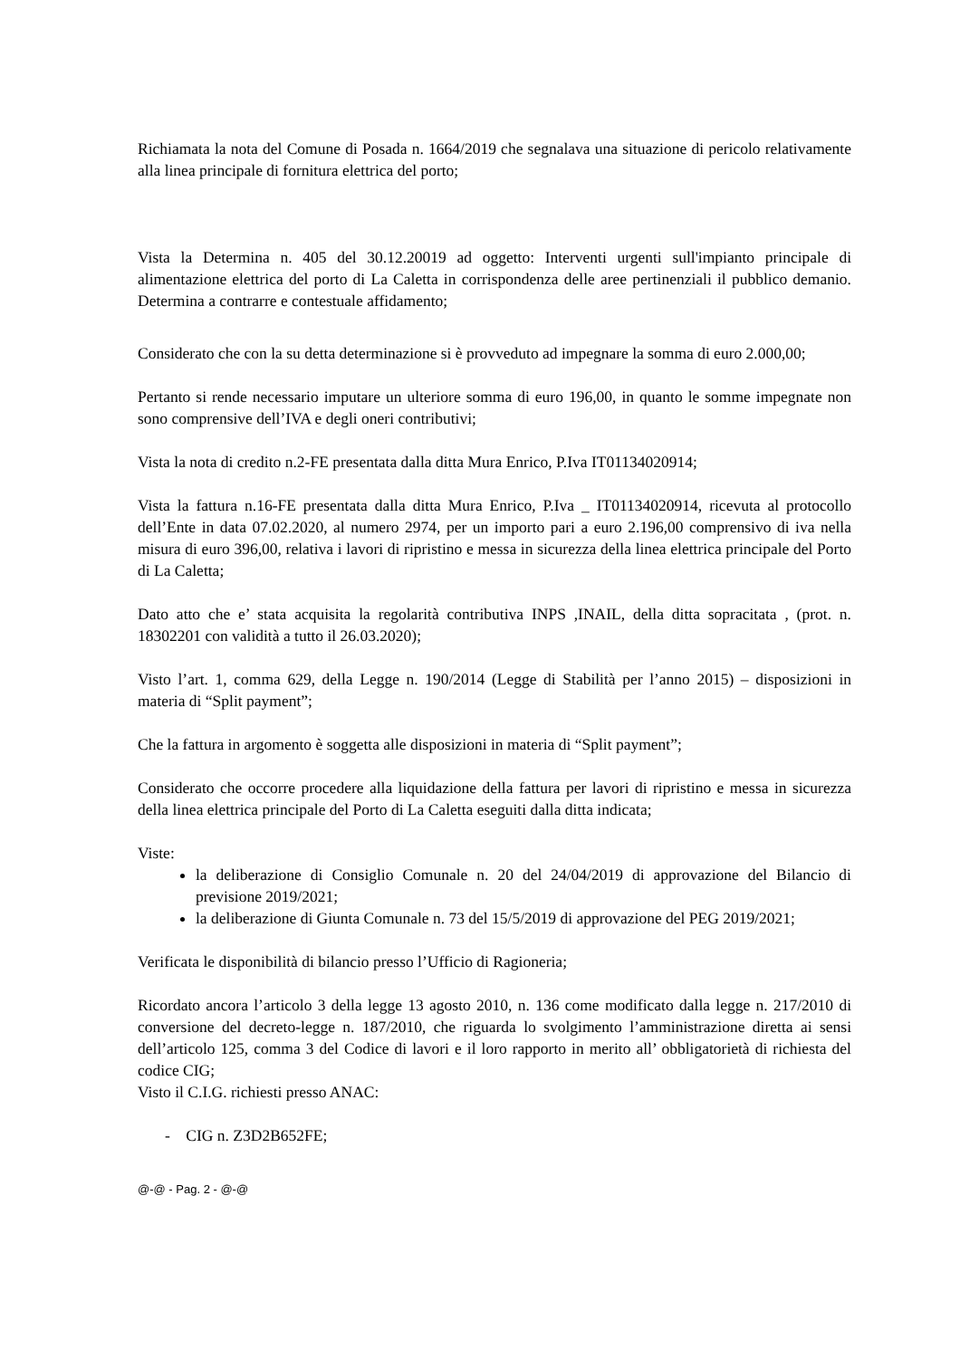Richiamata la nota del Comune di Posada n. 1664/2019 che segnalava una situazione di pericolo relativamente alla linea principale di fornitura elettrica del porto;
Vista la Determina n. 405 del 30.12.20019 ad oggetto: Interventi urgenti sull'impianto principale di alimentazione elettrica del porto di La Caletta in corrispondenza delle aree pertinenziali il pubblico demanio. Determina a contrarre e contestuale affidamento;
Considerato che con la su detta determinazione si è provveduto ad impegnare la somma di euro 2.000,00;
Pertanto si rende necessario imputare un ulteriore somma di euro 196,00, in quanto le somme impegnate non sono comprensive dell’IVA e degli oneri contributivi;
Vista la nota di credito n.2-FE presentata dalla ditta Mura Enrico, P.Iva IT01134020914;
Vista la fattura n.16-FE presentata dalla ditta Mura Enrico, P.Iva _ IT01134020914, ricevuta al protocollo dell’Ente in data 07.02.2020, al numero 2974, per un importo pari a euro 2.196,00 comprensivo di iva nella misura di euro 396,00, relativa i lavori di ripristino e messa in sicurezza della linea elettrica principale del Porto di La Caletta;
Dato atto che e’ stata acquisita la regolarità contributiva INPS ,INAIL, della ditta sopracitata , (prot. n. 18302201 con validità a tutto il 26.03.2020);
Visto l’art. 1, comma 629, della Legge n. 190/2014 (Legge di Stabilità per l’anno 2015) – disposizioni in materia di “Split payment”;
Che la fattura in argomento è soggetta alle disposizioni in materia di “Split payment”;
Considerato che occorre procedere alla liquidazione della fattura per lavori di ripristino e messa in sicurezza della linea elettrica principale del Porto di La Caletta eseguiti dalla ditta indicata;
Viste:
la deliberazione di Consiglio Comunale n. 20 del 24/04/2019 di approvazione del Bilancio di previsione 2019/2021;
la deliberazione di Giunta Comunale n. 73 del 15/5/2019 di approvazione del PEG 2019/2021;
Verificata le disponibilità di bilancio presso l’Ufficio di Ragioneria;
Ricordato ancora l’articolo 3 della legge 13 agosto 2010, n. 136 come modificato dalla legge n. 217/2010 di conversione del decreto-legge n. 187/2010, che riguarda lo svolgimento l’amministrazione diretta ai sensi dell’articolo 125, comma 3 del Codice di lavori e il loro rapporto in merito all’ obbligatorietà di richiesta del codice CIG;
Visto il C.I.G. richiesti presso ANAC:
- CIG n. Z3D2B652FE;
@-@ - Pag. 2 - @-@